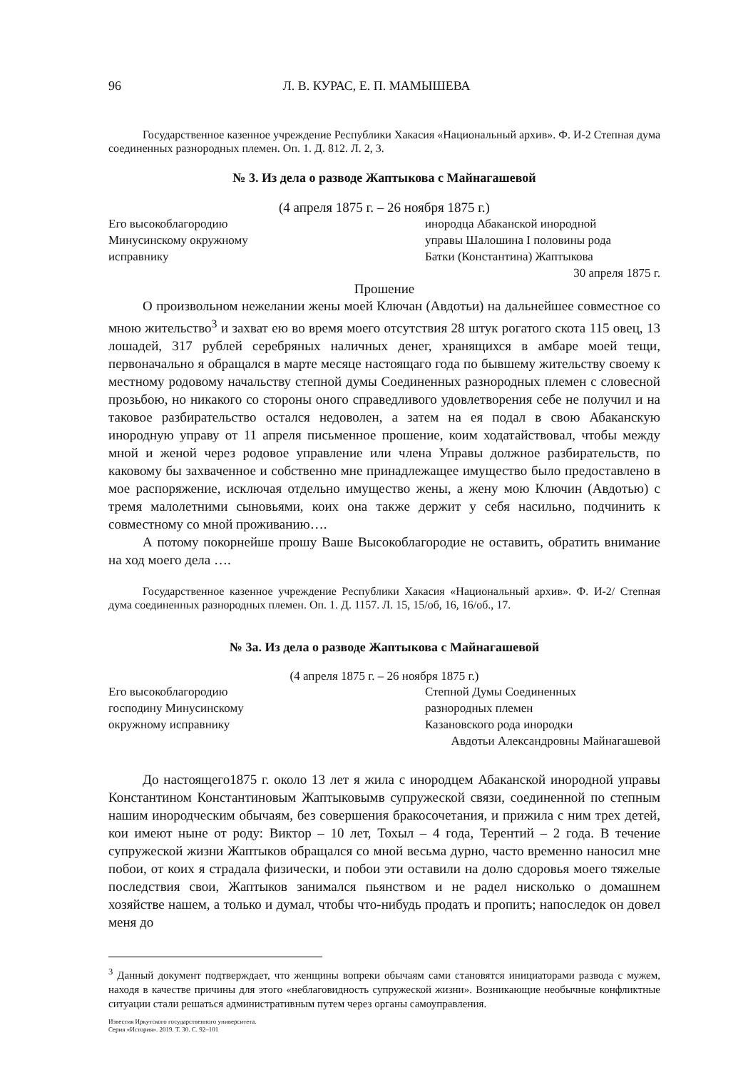96 Л. В. КУРАС, Е. П. МАМЫШЕВА
Государственное казенное учреждение Республики Хакасия «Национальный архив». Ф. И-2 Степная дума соединенных разнородных племен. Оп. 1. Д. 812. Л. 2, 3.
№ 3. Из дела о разводе Жаптыкова с Майнагашевой
(4 апреля 1875 г. – 26 ноября 1875 г.)
Его высокоблагородию
Минусинскому окружному
исправнику
инородца Абаканской инородной
управы Шалошина I половины рода
Батки (Константина) Жаптыкова
30 апреля 1875 г.
Прошение
О произвольном нежелании жены моей Ключан (Авдотьи) на дальнейшее совместное со мною жительство<sup>3</sup> и захват ею во время моего отсутствия 28 штук рогатого скота 115 овец, 13 лошадей, 317 рублей серебряных наличных денег, хранящихся в амбаре моей тещи, первоначально я обращался в марте месяце настоящаго года по бывшему жительству своему к местному родовому начальству степной думы Соединенных разнородных племен с словесной прозьбою, но никакого со стороны оного справедливого удовлетворения себе не получил и на таковое разбирательство остался недоволен, а затем на ея подал в свою Абаканскую инородную управу от 11 апреля письменное прошение, коим ходатайствовал, чтобы между мной и женой через родовое управление или члена Управы должное разбирательств, по каковому бы захваченное и собственно мне принадлежащее имущество было предоставлено в мое распоряжение, исключая отдельно имущество жены, а жену мою Ключин (Авдотью) с тремя малолетними сыновьями, коих она также держит у себя насильно, подчинить к совместному со мной проживанию….
А потому покорнейше прошу Ваше Высокоблагородие не оставить, обратить внимание на ход моего дела ….
Государственное казенное учреждение Республики Хакасия «Национальный архив». Ф. И-2/ Степная дума соединенных разнородных племен. Оп. 1. Д. 1157. Л. 15, 15/об, 16, 16/об., 17.
№ 3а. Из дела о разводе Жаптыкова с Майнагашевой
(4 апреля 1875 г. – 26 ноября 1875 г.)
Его высокоблагородию
господину Минусинскому
окружному исправнику
Степной Думы Соединенных
разнородных племен
Казановского рода инородки
Авдотьи Александровны Майнагашевой
До настоящего1875 г. около 13 лет я жила с инородцем Абаканской инородной управы Константином Константиновым Жаптыковымв супружеской связи, соединенной по степным нашим инородческим обычаям, без совершения бракосочетания, и прижила с ним трех детей, кои имеют ныне от роду: Виктор – 10 лет, Тохыл – 4 года, Терентий – 2 года. В течение супружеской жизни Жаптыков обращался со мной весьма дурно, часто временно наносил мне побои, от коих я страдала физически, и побои эти оставили на долю сдоровья моего тяжелые последствия свои, Жаптыков занимался пьянством и не радел нисколько о домашнем хозяйстве нашем, а только и думал, чтобы что-нибудь продать и пропить; напоследок он довел меня до
<sup>3</sup> Данный документ подтверждает, что женщины вопреки обычаям сами становятся инициаторами развода с мужем, находя в качестве причины для этого «неблаговидность супружеской жизни». Возникающие необычные конфликтные ситуации стали решаться административным путем через органы самоуправления.
Известия Иркутского государственного университета.
Серия «История». 2019. Т. 30. С. 92–101